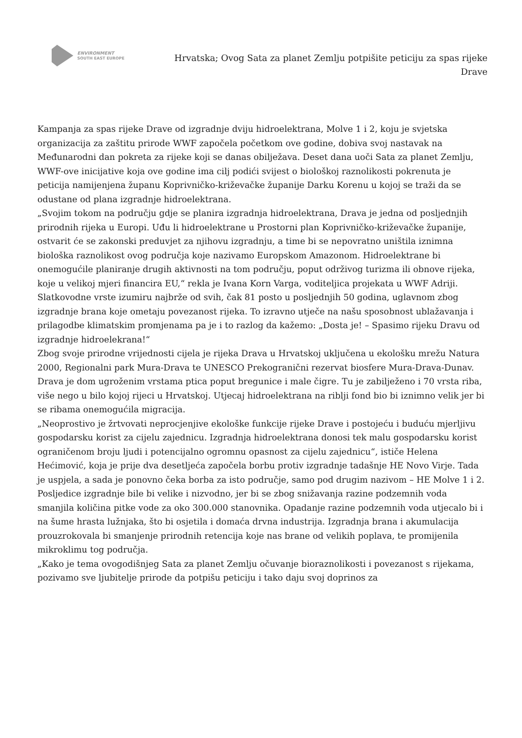ENVIRONMENT
SOUTH EAST EUROPE
Hrvatska; Ovog Sata za planet Zemlju potpišite peticiju za spas rijeke Drave
Kampanja za spas rijeke Drave od izgradnje dviju hidroelektrana, Molve 1 i 2, koju je svjetska organizacija za zaštitu prirode WWF započela početkom ove godine, dobiva svoj nastavak na Međunarodni dan pokreta za rijeke koji se danas obilježava. Deset dana uoči Sata za planet Zemlju, WWF-ove inicijative koja ove godine ima cilj podići svijest o biološkoj raznolikosti pokrenuta je peticija namijenjena županu Koprivničko-križevačke županije Darku Korenu u kojoj se traži da se odustane od plana izgradnje hidroelektrana.
„Svojim tokom na području gdje se planira izgradnja hidroelektrana, Drava je jedna od posljednjih prirodnih rijeka u Europi. Uđu li hidroelektrane u Prostorni plan Koprivničko-križevačke županije, ostvarit će se zakonski preduvjet za njihovu izgradnju, a time bi se nepovratno uništila iznimna biološka raznolikost ovog područja koje nazivamo Europskom Amazonom. Hidroelektrane bi onemogućile planiranje drugih aktivnosti na tom području, poput održivog turizma ili obnove rijeka, koje u velikoj mjeri financira EU,“ rekla je Ivana Korn Varga, voditeljica projekata u WWF Adriji.
Slatkovodne vrste izumiru najbrže od svih, čak 81 posto u posljednjih 50 godina, uglavnom zbog izgradnje brana koje ometaju povezanost rijeka. To izravno utječe na našu sposobnost ublažavanja i prilagodbe klimatskim promjenama pa je i to razlog da kažemo: „Dosta je! – Spasimo rijeku Dravu od izgradnje hidroelekrana!“
Zbog svoje prirodne vrijednosti cijela je rijeka Drava u Hrvatskoj uključena u ekološku mrežu Natura 2000, Regionalni park Mura-Drava te UNESCO Prekogranični rezervat biosfere Mura-Drava-Dunav. Drava je dom ugroženim vrstama ptica poput bregunice i male čigre. Tu je zabilježeno i 70 vrsta riba, više nego u bilo kojoj rijeci u Hrvatskoj. Utjecaj hidroelektrana na riblji fond bio bi iznimno velik jer bi se ribama onemogućila migracija.
„Neoprostivo je žrtvovati neprocjenjive ekološke funkcije rijeke Drave i postojeću i buduću mjerljivu gospodarsku korist za cijelu zajednicu. Izgradnja hidroelektrana donosi tek malu gospodarsku korist ograničenom broju ljudi i potencijalno ogromnu opasnost za cijelu zajednicu“, ističe Helena Hećimović, koja je prije dva desetljeća započela borbu protiv izgradnje tadašnje HE Novo Virje. Tada je uspjela, a sada je ponovno čeka borba za isto područje, samo pod drugim nazivom – HE Molve 1 i 2.
Posljedice izgradnje bile bi velike i nizvodno, jer bi se zbog snižavanja razine podzemnih voda smanjila količina pitke vode za oko 300.000 stanovnika. Opadanje razine podzemnih voda utjecalo bi i na šume hrasta lužnjaka, što bi osjetila i domaća drvna industrija. Izgradnja brana i akumulacija prouzrokovala bi smanjenje prirodnih retencija koje nas brane od velikih poplava, te promijenila mikroklimu tog područja.
„Kako je tema ovogodišnjeg Sata za planet Zemlju očuvanje bioraznolikosti i povezanost s rijekama, pozivamo sve ljubitelje prirode da potpišu peticiju i tako daju svoj doprinos za